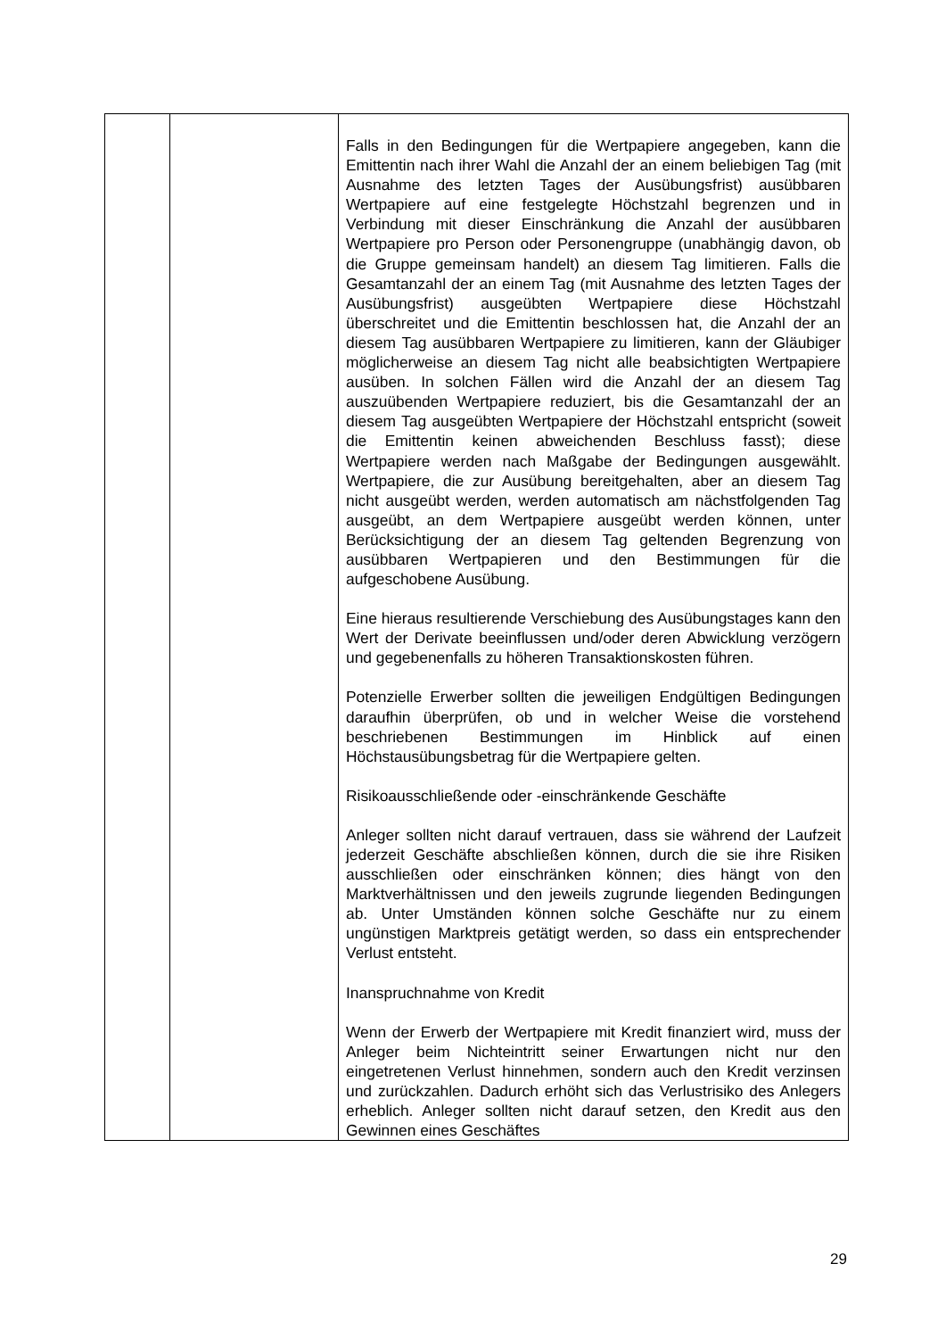| | | Falls in den Bedingungen für die Wertpapiere angegeben, kann die Emittentin nach ihrer Wahl die Anzahl der an einem beliebigen Tag (mit Ausnahme des letzten Tages der Ausübungsfrist) ausübbaren Wertpapiere auf eine festgelegte Höchstzahl begrenzen und in Verbindung mit dieser Einschränkung die Anzahl der ausübbaren Wertpapiere pro Person oder Personengruppe (unabhängig davon, ob die Gruppe gemeinsam handelt) an diesem Tag limitieren. Falls die Gesamtanzahl der an einem Tag (mit Ausnahme des letzten Tages der Ausübungsfrist) ausgeübten Wertpapiere diese Höchstzahl überschreitet und die Emittentin beschlossen hat, die Anzahl der an diesem Tag ausübbaren Wertpapiere zu limitieren, kann der Gläubiger möglicherweise an diesem Tag nicht alle beabsichtigten Wertpapiere ausüben. In solchen Fällen wird die Anzahl der an diesem Tag auszuübenden Wertpapiere reduziert, bis die Gesamtanzahl der an diesem Tag ausgeübten Wertpapiere der Höchstzahl entspricht (soweit die Emittentin keinen abweichenden Beschluss fasst); diese Wertpapiere werden nach Maßgabe der Bedingungen ausgewählt. Wertpapiere, die zur Ausübung bereitgehalten, aber an diesem Tag nicht ausgeübt werden, werden automatisch am nächstfolgenden Tag ausgeübt, an dem Wertpapiere ausgeübt werden können, unter Berücksichtigung der an diesem Tag geltenden Begrenzung von ausübbaren Wertpapieren und den Bestimmungen für die aufgeschobene Ausübung. Eine hieraus resultierende Verschiebung des Ausübungstages kann den Wert der Derivate beeinflussen und/oder deren Abwicklung verzögern und gegebenenfalls zu höheren Transaktionskosten führen. Potenzielle Erwerber sollten die jeweiligen Endgültigen Bedingungen daraufhin überprüfen, ob und in welcher Weise die vorstehend beschriebenen Bestimmungen im Hinblick auf einen Höchstausübungsbetrag für die Wertpapiere gelten. Risikoausschließende oder -einschränkende Geschäfte Anleger sollten nicht darauf vertrauen, dass sie während der Laufzeit jederzeit Geschäfte abschließen können, durch die sie ihre Risiken ausschließen oder einschränken können; dies hängt von den Marktverhältnissen und den jeweils zugrunde liegenden Bedingungen ab. Unter Umständen können solche Geschäfte nur zu einem ungünstigen Marktpreis getätigt werden, so dass ein entsprechender Verlust entsteht. Inanspruchnahme von Kredit Wenn der Erwerb der Wertpapiere mit Kredit finanziert wird, muss der Anleger beim Nichteintritt seiner Erwartungen nicht nur den eingetretenen Verlust hinnehmen, sondern auch den Kredit verzinsen und zurückzahlen. Dadurch erhöht sich das Verlustrisiko des Anlegers erheblich. Anleger sollten nicht darauf setzen, den Kredit aus den Gewinnen eines Geschäftes |
29